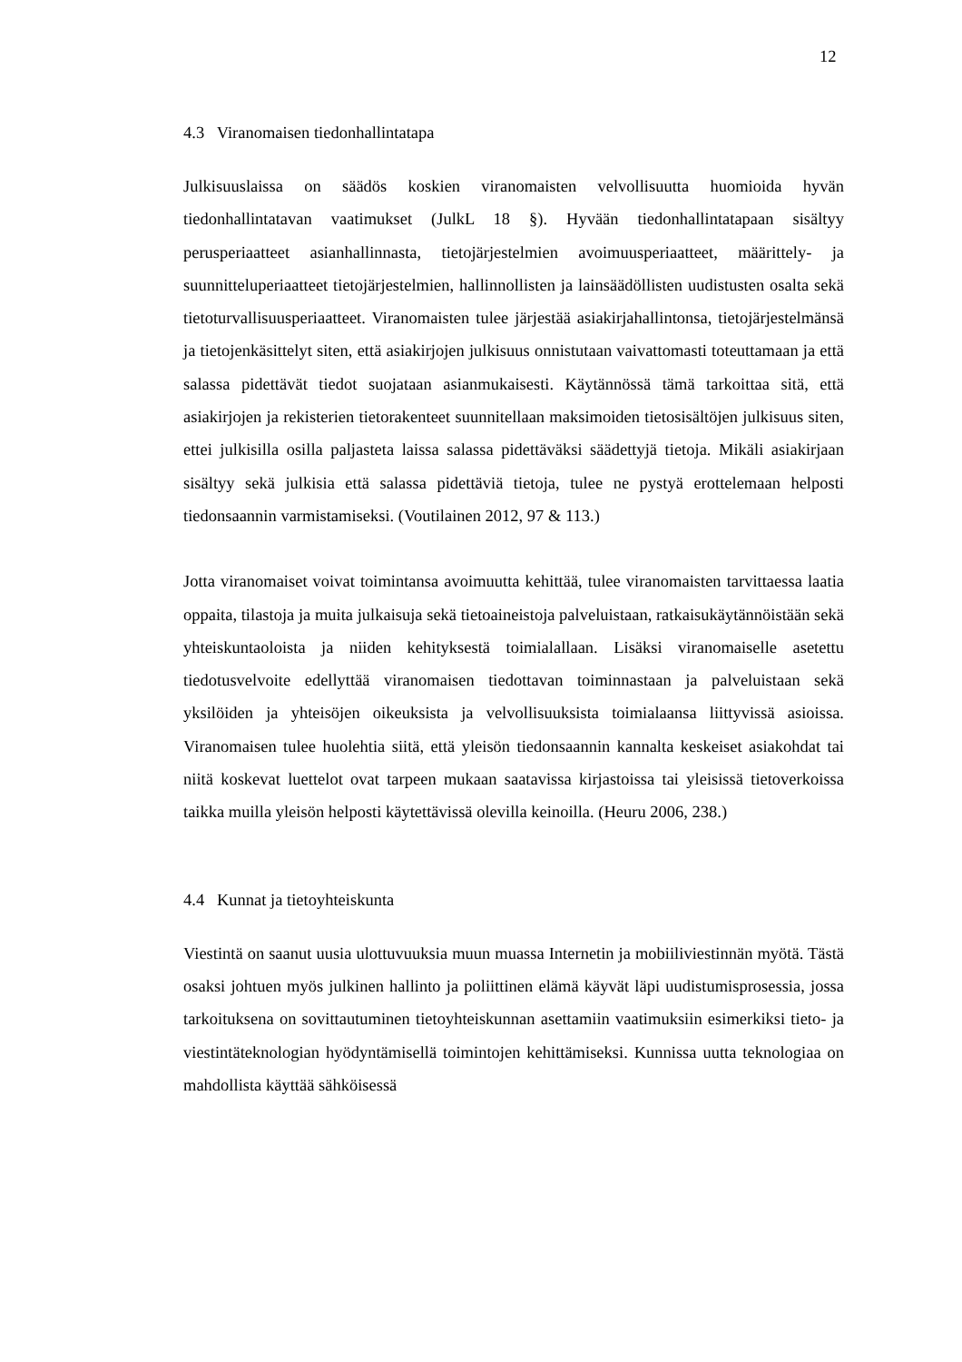12
4.3 Viranomaisen tiedonhallintatapa
Julkisuuslaissa on säädös koskien viranomaisten velvollisuutta huomioida hyvän tiedonhallintatavan vaatimukset (JulkL 18 §). Hyvään tiedonhallintatapaan sisältyy perusperiaatteet asianhallinnasta, tietojärjestelmien avoimuusperiaatteet, määrittely- ja suunnitteluperiaatteet tietojärjestelmien, hallinnollisten ja lainsäädöllisten uudistusten osalta sekä tietoturvallisuusperiaatteet. Viranomaisten tulee järjestää asiakirjahallintonsa, tietojärjestelmänsä ja tietojenkäsittelyt siten, että asiakirjojen julkisuus onnistutaan vaivattomasti toteuttamaan ja että salassa pidettävät tiedot suojataan asianmukaisesti. Käytännössä tämä tarkoittaa sitä, että asiakirjojen ja rekisterien tietorakenteet suunnitellaan maksimoiden tietosisältöjen julkisuus siten, ettei julkisilla osilla paljasteta laissa salassa pidettäväksi säädettyjä tietoja. Mikäli asiakirjaan sisältyy sekä julkisia että salassa pidettäviä tietoja, tulee ne pystyä erottelemaan helposti tiedonsaannin varmistamiseksi. (Voutilainen 2012, 97 & 113.)
Jotta viranomaiset voivat toimintansa avoimuutta kehittää, tulee viranomaisten tarvittaessa laatia oppaita, tilastoja ja muita julkaisuja sekä tietoaineistoja palveluistaan, ratkaisukäytännöistään sekä yhteiskuntaoloista ja niiden kehityksestä toimialallaan. Lisäksi viranomaiselle asetettu tiedotusvelvoite edellyttää viranomaisen tiedottavan toiminnastaan ja palveluistaan sekä yksilöiden ja yhteisöjen oikeuksista ja velvollisuuksista toimialaansa liittyvissä asioissa. Viranomaisen tulee huolehtia siitä, että yleisön tiedonsaannin kannalta keskeiset asiakohdat tai niitä koskevat luettelot ovat tarpeen mukaan saatavissa kirjastoissa tai yleisissä tietoverkoissa taikka muilla yleisön helposti käytettävissä olevilla keinoilla. (Heuru 2006, 238.)
4.4 Kunnat ja tietoyhteiskunta
Viestintä on saanut uusia ulottuvuuksia muun muassa Internetin ja mobiiliviestinnän myötä. Tästä osaksi johtuen myös julkinen hallinto ja poliittinen elämä käyvät läpi uudistumisprosessia, jossa tarkoituksena on sovittautuminen tietoyhteiskunnan asettamiin vaatimuksiin esimerkiksi tieto- ja viestintäteknologian hyödyntämisellä toimintojen kehittämiseksi. Kunnissa uutta teknologiaa on mahdollista käyttää sähköisessä